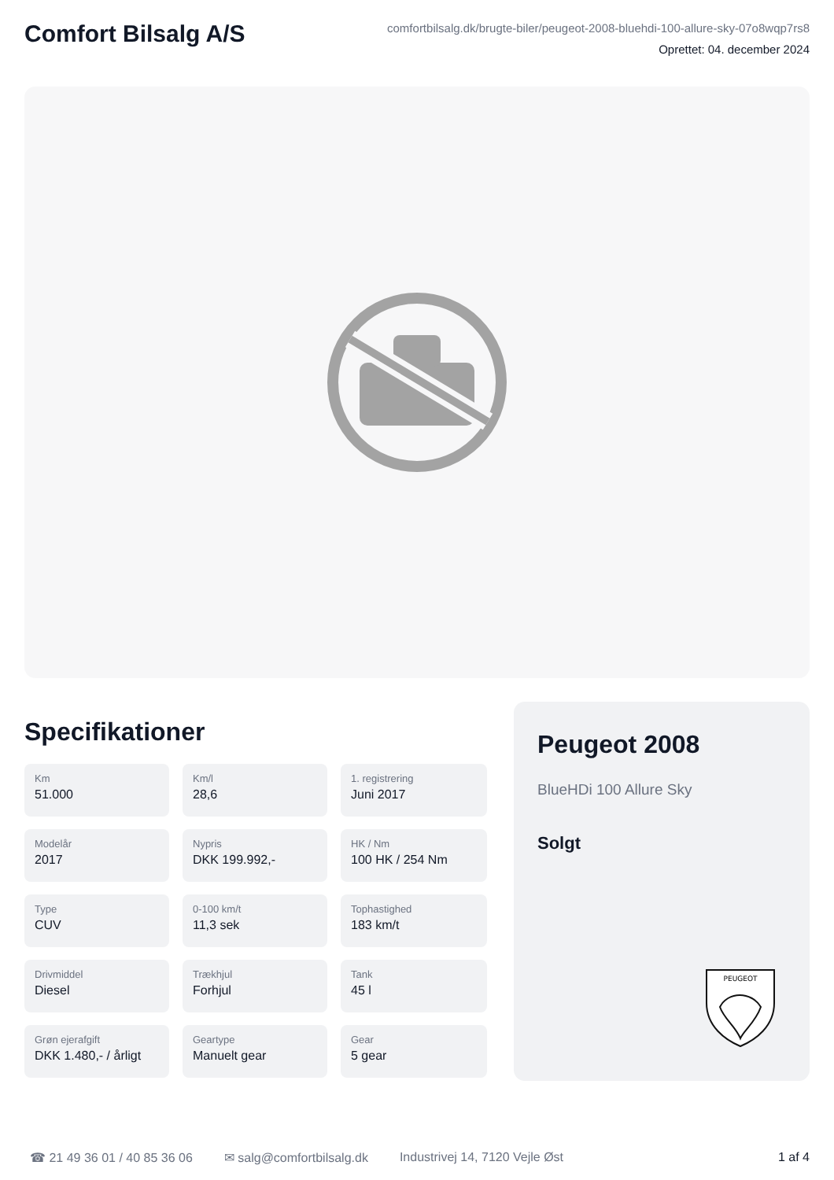Comfort Bilsalg A/S
comfortbilsalg.dk/brugte-biler/peugeot-2008-bluehdi-100-allure-sky-07o8wqp7rs8
Oprettet: 04. december 2024
Specifikationer
Km
51.000
Km/l
28,6
1. registrering
Juni 2017
Modelår
2017
Nypris
DKK 199.992,-
HK / Nm
100 HK / 254 Nm
Type
CUV
0-100 km/t
11,3 sek
Tophastighed
183 km/t
Drivmiddel
Diesel
Trækhjul
Forhjul
Tank
45 l
Grøn ejerafgift
DKK 1.480,- / årligt
Geartype
Manuelt gear
Gear
5 gear
Peugeot 2008
BlueHDi 100 Allure Sky
Solgt
PEUGEOT
☎ 21 49 36 01 / 40 85 36 06 ✉ salg@comfortbilsalg.dk Industrivej 14, 7120 Vejle Øst 1 af 4